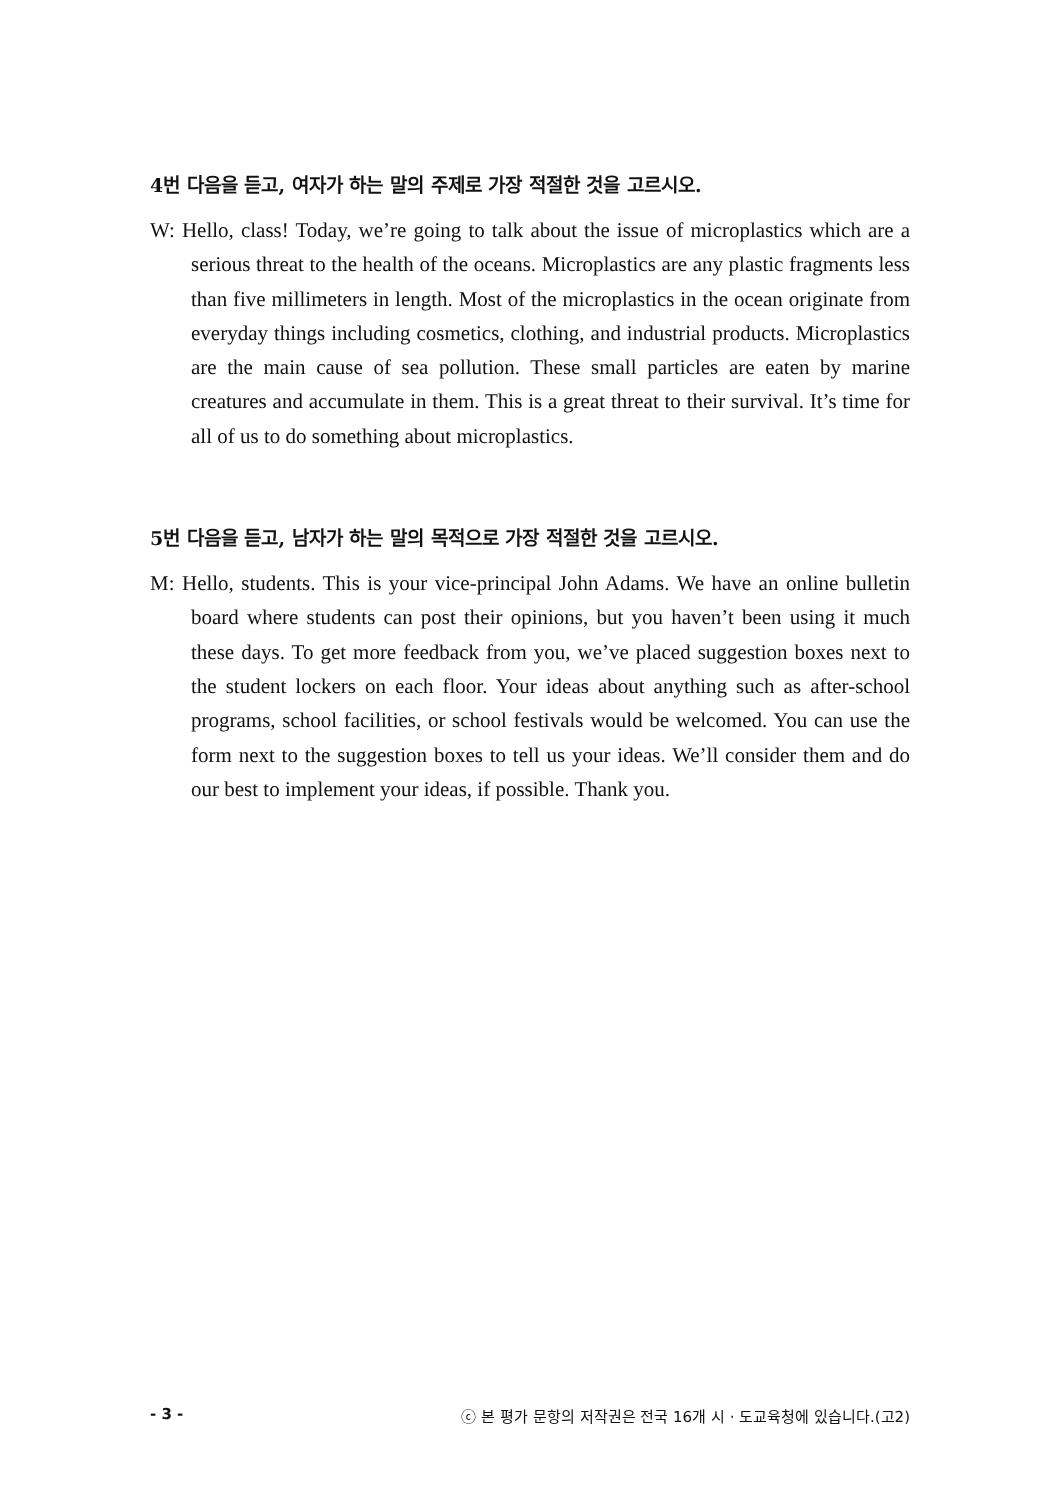4번 다음을 듣고, 여자가 하는 말의 주제로 가장 적절한 것을 고르시오.
W: Hello, class! Today, we’re going to talk about the issue of microplastics which are a serious threat to the health of the oceans. Microplastics are any plastic fragments less than five millimeters in length. Most of the microplastics in the ocean originate from everyday things including cosmetics, clothing, and industrial products. Microplastics are the main cause of sea pollution. These small particles are eaten by marine creatures and accumulate in them. This is a great threat to their survival. It’s time for all of us to do something about microplastics.
5번 다음을 듣고, 남자가 하는 말의 목적으로 가장 적절한 것을 고르시오.
M: Hello, students. This is your vice-principal John Adams. We have an online bulletin board where students can post their opinions, but you haven’t been using it much these days. To get more feedback from you, we’ve placed suggestion boxes next to the student lockers on each floor. Your ideas about anything such as after-school programs, school facilities, or school festivals would be welcomed. You can use the form next to the suggestion boxes to tell us your ideas. We’ll consider them and do our best to implement your ideas, if possible. Thank you.
- 3 - ⓒ 본 평가 문항의 저작권은 전국 16개 시 · 도교육청에 있습니다.(고2)